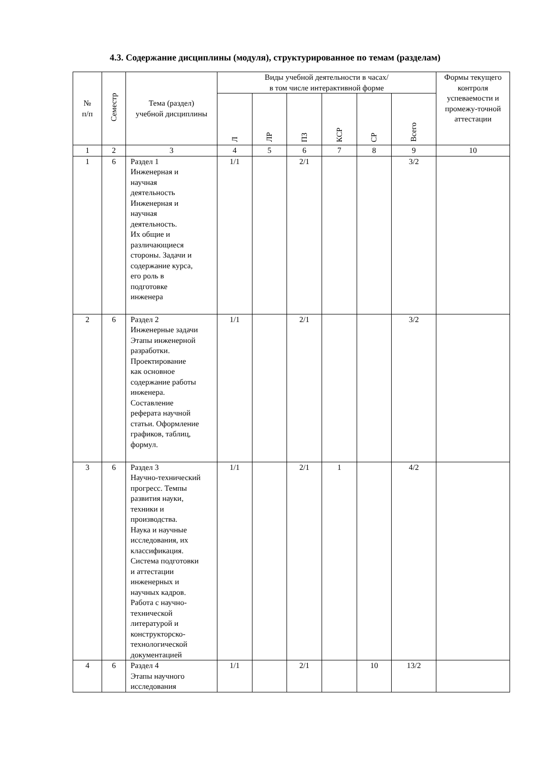4.3. Содержание дисциплины (модуля), структурированное по темам (разделам)
| № п/п | Семестр | Тема (раздел) учебной дисциплины | Виды учебной деятельности в часах/ в том числе интерактивной форме | | | | | | Формы текущего контроля успеваемости и промежу-точной аттестации |
| --- | --- | --- | --- | --- | --- | --- | --- | --- | --- |
| | | | Л | ЛР | ПЗ | КСР | СР | Всего | |
| 1 | 2 | 3 | 4 | 5 | 6 | 7 | 8 | 9 | 10 |
| 1 | 6 | Раздел 1 Инженерная и научная деятельность Инженерная и научная деятельность. Их общие и различающиеся стороны. Задачи и содержание курса, его роль в подготовке инженера | 1/1 | | 2/1 | | | 3/2 | |
| 2 | 6 | Раздел 2 Инженерные задачи Этапы инженерной разработки. Проектирование как основное содержание работы инженера. Составление реферата научной статьи. Оформление графиков, таблиц, формул. | 1/1 | | 2/1 | | | 3/2 | |
| 3 | 6 | Раздел 3 Научно-технический прогресс. Темпы развития науки, техники и производства. Наука и научные исследования, их классификация. Система подготовки и аттестации инженерных и научных кадров. Работа с научно- технической литературой и конструкторско- технологической документацией | 1/1 | | 2/1 | 1 | | 4/2 | |
| 4 | 6 | Раздел 4 Этапы научного исследования | 1/1 | | 2/1 | | 10 | 13/2 | |